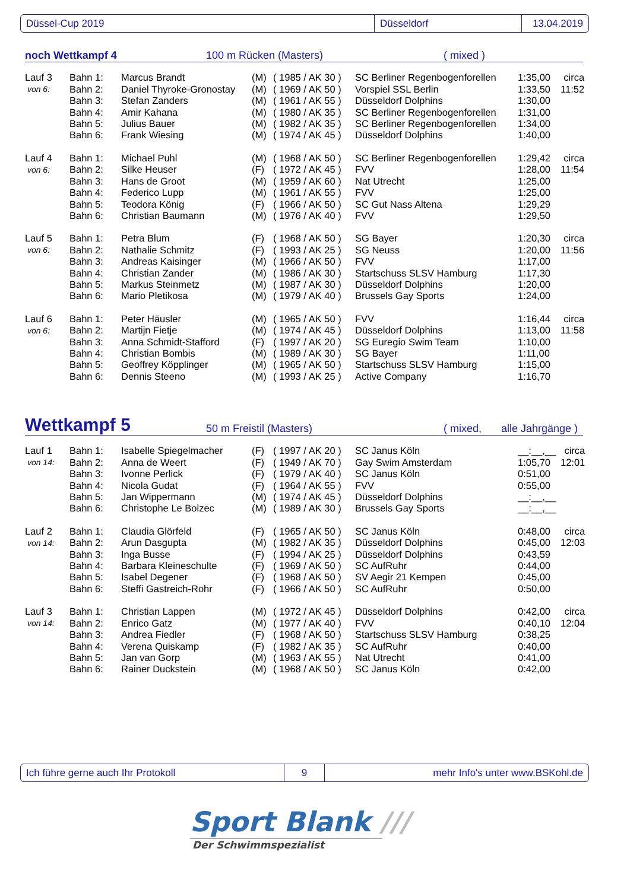Düssel-Cup 2019 Düsseldorf 13.04.2019
noch Wettkampf 4 100 m Rücken (Masters) ( mixed )
| Lauf 3 | Bahn 1: | Marcus Brandt | (M) | ( 1985 / AK 30 ) | SC Berliner Regenbogenforellen | 1:35,00 | circa |
| von 6: | Bahn 2: | Daniel Thyroke-Gronostay | (M) | ( 1969 / AK 50 ) | Vorspiel SSL Berlin | 1:33,50 | 11:52 |
| | Bahn 3: | Stefan Zanders | (M) | ( 1961 / AK 55 ) | Düsseldorf Dolphins | 1:30,00 | |
| | Bahn 4: | Amir Kahana | (M) | ( 1980 / AK 35 ) | SC Berliner Regenbogenforellen | 1:31,00 | |
| | Bahn 5: | Julius Bauer | (M) | ( 1982 / AK 35 ) | SC Berliner Regenbogenforellen | 1:34,00 | |
| | Bahn 6: | Frank Wiesing | (M) | ( 1974 / AK 45 ) | Düsseldorf Dolphins | 1:40,00 | |
| Lauf 4 | Bahn 1: | Michael Puhl | (M) | ( 1968 / AK 50 ) | SC Berliner Regenbogenforellen | 1:29,42 | circa |
| von 6: | Bahn 2: | Silke Heuser | (F) | ( 1972 / AK 45 ) | FVV | 1:28,00 | 11:54 |
| | Bahn 3: | Hans de Groot | (M) | ( 1959 / AK 60 ) | Nat Utrecht | 1:25,00 | |
| | Bahn 4: | Federico Lupp | (M) | ( 1961 / AK 55 ) | FVV | 1:25,00 | |
| | Bahn 5: | Teodora König | (F) | ( 1966 / AK 50 ) | SC Gut Nass Altena | 1:29,29 | |
| | Bahn 6: | Christian Baumann | (M) | ( 1976 / AK 40 ) | FVV | 1:29,50 | |
| Lauf 5 | Bahn 1: | Petra Blum | (F) | ( 1968 / AK 50 ) | SG Bayer | 1:20,30 | circa |
| von 6: | Bahn 2: | Nathalie Schmitz | (F) | ( 1993 / AK 25 ) | SG Neuss | 1:20,00 | 11:56 |
| | Bahn 3: | Andreas Kaisinger | (M) | ( 1966 / AK 50 ) | FVV | 1:17,00 | |
| | Bahn 4: | Christian Zander | (M) | ( 1986 / AK 30 ) | Startschuss SLSV Hamburg | 1:17,30 | |
| | Bahn 5: | Markus Steinmetz | (M) | ( 1987 / AK 30 ) | Düsseldorf Dolphins | 1:20,00 | |
| | Bahn 6: | Mario Pletikosa | (M) | ( 1979 / AK 40 ) | Brussels Gay Sports | 1:24,00 | |
| Lauf 6 | Bahn 1: | Peter Häusler | (M) | ( 1965 / AK 50 ) | FVV | 1:16,44 | circa |
| von 6: | Bahn 2: | Martijn Fietje | (M) | ( 1974 / AK 45 ) | Düsseldorf Dolphins | 1:13,00 | 11:58 |
| | Bahn 3: | Anna Schmidt-Stafford | (F) | ( 1997 / AK 20 ) | SG Euregio Swim Team | 1:10,00 | |
| | Bahn 4: | Christian Bombis | (M) | ( 1989 / AK 30 ) | SG Bayer | 1:11,00 | |
| | Bahn 5: | Geoffrey Köpplinger | (M) | ( 1965 / AK 50 ) | Startschuss SLSV Hamburg | 1:15,00 | |
| | Bahn 6: | Dennis Steeno | (M) | ( 1993 / AK 25 ) | Active Company | 1:16,70 | |
Wettkampf 5 50 m Freistil (Masters) ( mixed, alle Jahrgänge )
| Lauf 1 | Bahn 1: | Isabelle Spiegelmacher | (F) | ( 1997 / AK 20 ) | SC Janus Köln | __:__,__ | circa |
| von 14: | Bahn 2: | Anna de Weert | (F) | ( 1949 / AK 70 ) | Gay Swim Amsterdam | 1:05,70 | 12:01 |
| | Bahn 3: | Ivonne Perlick | (F) | ( 1979 / AK 40 ) | SC Janus Köln | 0:51,00 | |
| | Bahn 4: | Nicola Gudat | (F) | ( 1964 / AK 55 ) | FVV | 0:55,00 | |
| | Bahn 5: | Jan Wippermann | (M) | ( 1974 / AK 45 ) | Düsseldorf Dolphins | __:__,__ | |
| | Bahn 6: | Christophe Le Bolzec | (M) | ( 1989 / AK 30 ) | Brussels Gay Sports | __:__,__ | |
| Lauf 2 | Bahn 1: | Claudia Glörfeld | (F) | ( 1965 / AK 50 ) | SC Janus Köln | 0:48,00 | circa |
| von 14: | Bahn 2: | Arun Dasgupta | (M) | ( 1982 / AK 35 ) | Düsseldorf Dolphins | 0:45,00 | 12:03 |
| | Bahn 3: | Inga Busse | (F) | ( 1994 / AK 25 ) | Düsseldorf Dolphins | 0:43,59 | |
| | Bahn 4: | Barbara Kleineschulte | (F) | ( 1969 / AK 50 ) | SC AufRuhr | 0:44,00 | |
| | Bahn 5: | Isabel Degener | (F) | ( 1968 / AK 50 ) | SV Aegir 21 Kempen | 0:45,00 | |
| | Bahn 6: | Steffi Gastreich-Rohr | (F) | ( 1966 / AK 50 ) | SC AufRuhr | 0:50,00 | |
| Lauf 3 | Bahn 1: | Christian Lappen | (M) | ( 1972 / AK 45 ) | Düsseldorf Dolphins | 0:42,00 | circa |
| von 14: | Bahn 2: | Enrico Gatz | (M) | ( 1977 / AK 40 ) | FVV | 0:40,10 | 12:04 |
| | Bahn 3: | Andrea Fiedler | (F) | ( 1968 / AK 50 ) | Startschuss SLSV Hamburg | 0:38,25 | |
| | Bahn 4: | Verena Quiskamp | (F) | ( 1982 / AK 35 ) | SC AufRuhr | 0:40,00 | |
| | Bahn 5: | Jan van Gorp | (M) | ( 1963 / AK 55 ) | Nat Utrecht | 0:41,00 | |
| | Bahn 6: | Rainer Duckstein | (M) | ( 1968 / AK 50 ) | SC Janus Köln | 0:42,00 | |
Ich führe gerne auch Ihr Protokoll 9
mehr Info's unter www.BSKohl.de
Sport Blank ///
Der Schwimmspezialist